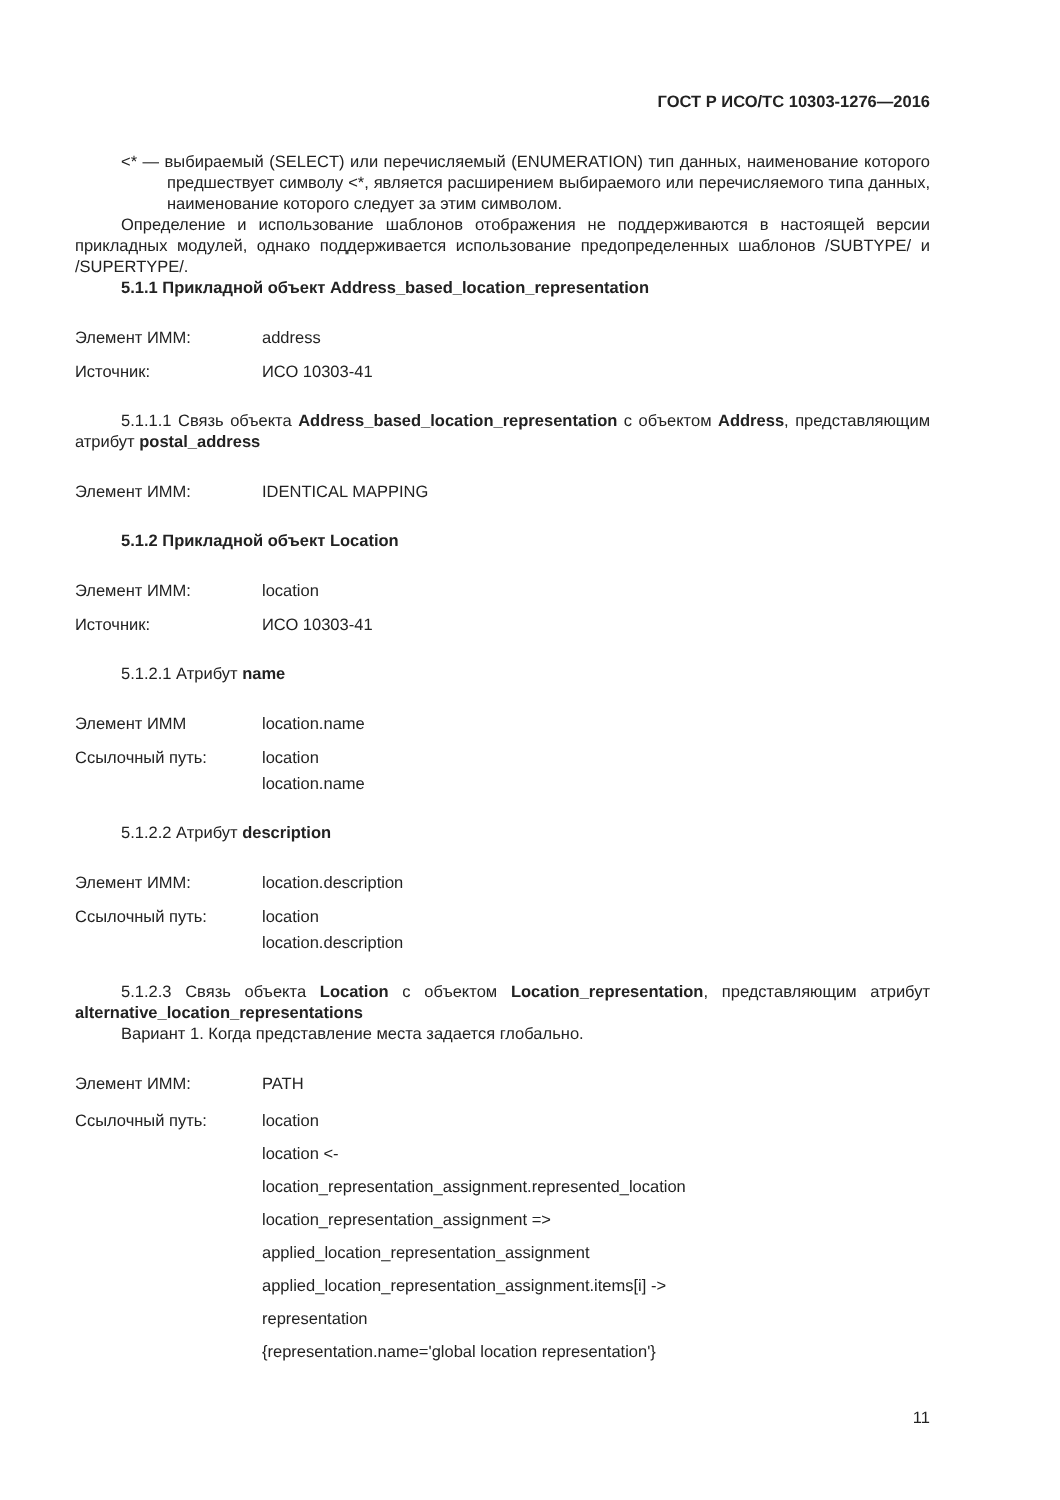ГОСТ Р ИСО/ТС 10303-1276—2016
<* — выбираемый (SELECT) или перечисляемый (ENUMERATION) тип данных, наименование которого предшествует символу <*, является расширением выбираемого или перечисляемого типа данных, наименование которого следует за этим символом.
Определение и использование шаблонов отображения не поддерживаются в настоящей версии прикладных модулей, однако поддерживается использование предопределенных шаблонов /SUBTYPE/ и /SUPERTYPE/.
5.1.1 Прикладной объект Address_based_location_representation
Элемент ИММ: address
Источник: ИСО 10303-41
5.1.1.1 Связь объекта Address_based_location_representation с объектом Address, представляющим атрибут postal_address
Элемент ИММ: IDENTICAL MAPPING
5.1.2 Прикладной объект Location
Элемент ИММ: location
Источник: ИСО 10303-41
5.1.2.1 Атрибут name
Элемент ИММ location.name
Ссылочный путь: location
location.name
5.1.2.2 Атрибут description
Элемент ИММ: location.description
Ссылочный путь: location
location.description
5.1.2.3 Связь объекта Location с объектом Location_representation, представляющим атрибут alternative_location_representations
Вариант 1. Когда представление места задается глобально.
Элемент ИММ: PATH
Ссылочный путь: location
location <-
location_representation_assignment.represented_location
location_representation_assignment =>
applied_location_representation_assignment
applied_location_representation_assignment.items[i] ->
representation
{representation.name='global location representation'}
11